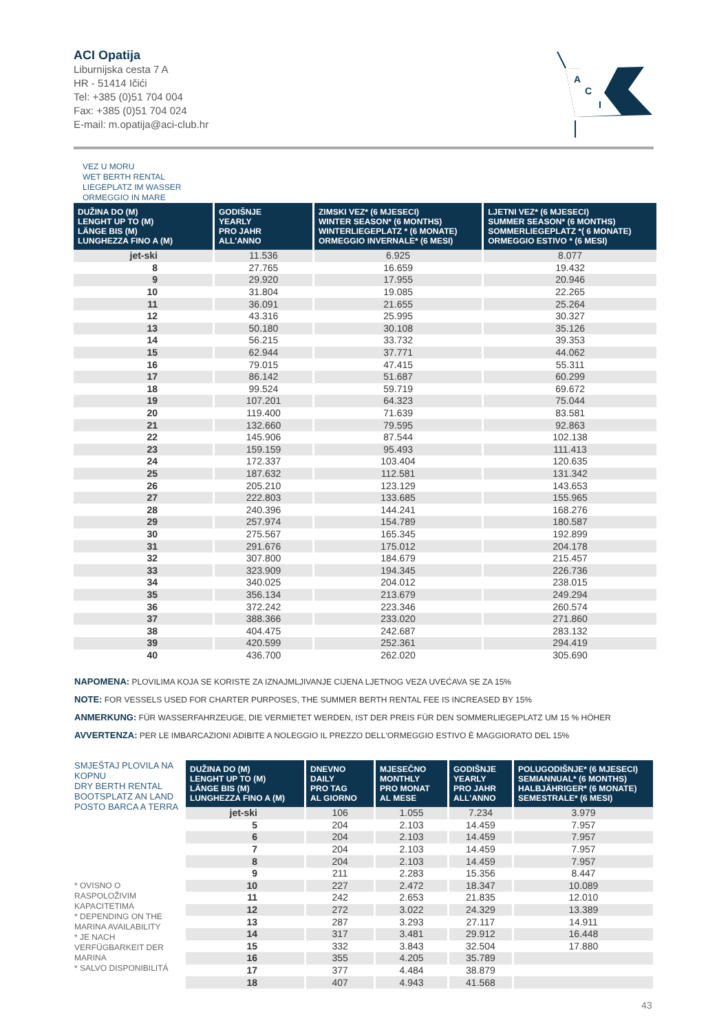ACI Opatija
Liburnijska cesta 7 A
HR - 51414 Ičići
Tel: +385 (0)51 704 004
Fax: +385 (0)51 704 024
E-mail: m.opatija@aci-club.hr
A
C
I
VEZ U MORU
WET BERTH RENTAL
LIEGEPLATZ IM WASSER
ORMEGGIO IN MARE
| DUŽINA DO (M) LENGHT UP TO (M) LÄNGE BIS (M) LUNGHEZZA FINO A (M) | GODIŠNJE YEARLY PRO JAHR ALL'ANNO | ZIMSKI VEZ* (6 MJESECI) WINTER SEASON* (6 MONTHS) WINTERLIEGEPLATZ * (6 MONATE) ORMEGGIO INVERNALE* (6 MESI) | LJETNI VEZ* (6 MJESECI) SUMMER SEASON* (6 MONTHS) SOMMERLIEGEPLATZ *( 6 MONATE) ORMEGGIO ESTIVO * (6 MESI) |
| --- | --- | --- | --- |
| jet-ski | 11.536 | 6.925 | 8.077 |
| 8 | 27.765 | 16.659 | 19.432 |
| 9 | 29.920 | 17.955 | 20.946 |
| 10 | 31.804 | 19.085 | 22.265 |
| 11 | 36.091 | 21.655 | 25.264 |
| 12 | 43.316 | 25.995 | 30.327 |
| 13 | 50.180 | 30.108 | 35.126 |
| 14 | 56.215 | 33.732 | 39.353 |
| 15 | 62.944 | 37.771 | 44.062 |
| 16 | 79.015 | 47.415 | 55.311 |
| 17 | 86.142 | 51.687 | 60.299 |
| 18 | 99.524 | 59.719 | 69.672 |
| 19 | 107.201 | 64.323 | 75.044 |
| 20 | 119.400 | 71.639 | 83.581 |
| 21 | 132.660 | 79.595 | 92.863 |
| 22 | 145.906 | 87.544 | 102.138 |
| 23 | 159.159 | 95.493 | 111.413 |
| 24 | 172.337 | 103.404 | 120.635 |
| 25 | 187.632 | 112.581 | 131.342 |
| 26 | 205.210 | 123.129 | 143.653 |
| 27 | 222.803 | 133.685 | 155.965 |
| 28 | 240.396 | 144.241 | 168.276 |
| 29 | 257.974 | 154.789 | 180.587 |
| 30 | 275.567 | 165.345 | 192.899 |
| 31 | 291.676 | 175.012 | 204.178 |
| 32 | 307.800 | 184.679 | 215.457 |
| 33 | 323.909 | 194.345 | 226.736 |
| 34 | 340.025 | 204.012 | 238.015 |
| 35 | 356.134 | 213.679 | 249.294 |
| 36 | 372.242 | 223.346 | 260.574 |
| 37 | 388.366 | 233.020 | 271.860 |
| 38 | 404.475 | 242.687 | 283.132 |
| 39 | 420.599 | 252.361 | 294.419 |
| 40 | 436.700 | 262.020 | 305.690 |
NAPOMENA: PLOVILIMA KOJA SE KORISTE ZA IZNAJMLJIVANJE CIJENA LJETNOG VEZA UVEĆAVA SE ZA 15%
NOTE: FOR VESSELS USED FOR CHARTER PURPOSES, THE SUMMER BERTH RENTAL FEE IS INCREASED BY 15%
ANMERKUNG: FÜR WASSERFAHRZEUGE, DIE VERMIETET WERDEN, IST DER PREIS FÜR DEN SOMMERLIEGEPLATZ UM 15 % HÖHER
AVVERTENZA: PER LE IMBARCAZIONI ADIBITE A NOLEGGIO IL PREZZO DELL'ORMEGGIO ESTIVO È MAGGIORATO DEL 15%
SMJEŠTAJ PLOVILA NA KOPNU
DRY BERTH RENTAL
BOOTSPLATZ AN LAND
POSTO BARCA A TERRA
* OVISNO O RASPOLOŽIVIM KAPACITETIMA
* DEPENDING ON THE MARINA AVAILABILITY
* JE NACH VERFÜGBARKEIT DER MARINA
* SALVO DISPONIBILITÁ
| DUŽINA DO (M) LENGHT UP TO (M) LÄNGE BIS (M) LUNGHEZZA FINO A (M) | DNEVNO DAILY PRO TAG AL GIORNO | MJESEČNO MONTHLY PRO MONAT AL MESE | GODIŠNJE YEARLY PRO JAHR ALL'ANNO | POLUGODIŠNJE* (6 MJESECI) SEMIANNUAL* (6 MONTHS) HALBJÄHRIGER* (6 MONATE) SEMESTRALE* (6 MESI) |
| --- | --- | --- | --- | --- |
| jet-ski | 106 | 1.055 | 7.234 | 3.979 |
| 5 | 204 | 2.103 | 14.459 | 7.957 |
| 6 | 204 | 2.103 | 14.459 | 7.957 |
| 7 | 204 | 2.103 | 14.459 | 7.957 |
| 8 | 204 | 2.103 | 14.459 | 7.957 |
| 9 | 211 | 2.283 | 15.356 | 8.447 |
| 10 | 227 | 2.472 | 18.347 | 10.089 |
| 11 | 242 | 2.653 | 21.835 | 12.010 |
| 12 | 272 | 3.022 | 24.329 | 13.389 |
| 13 | 287 | 3.293 | 27.117 | 14.911 |
| 14 | 317 | 3.481 | 29.912 | 16.448 |
| 15 | 332 | 3.843 | 32.504 | 17.880 |
| 16 | 355 | 4.205 | 35.789 | |
| 17 | 377 | 4.484 | 38.879 | |
| 18 | 407 | 4.943 | 41.568 | |
43